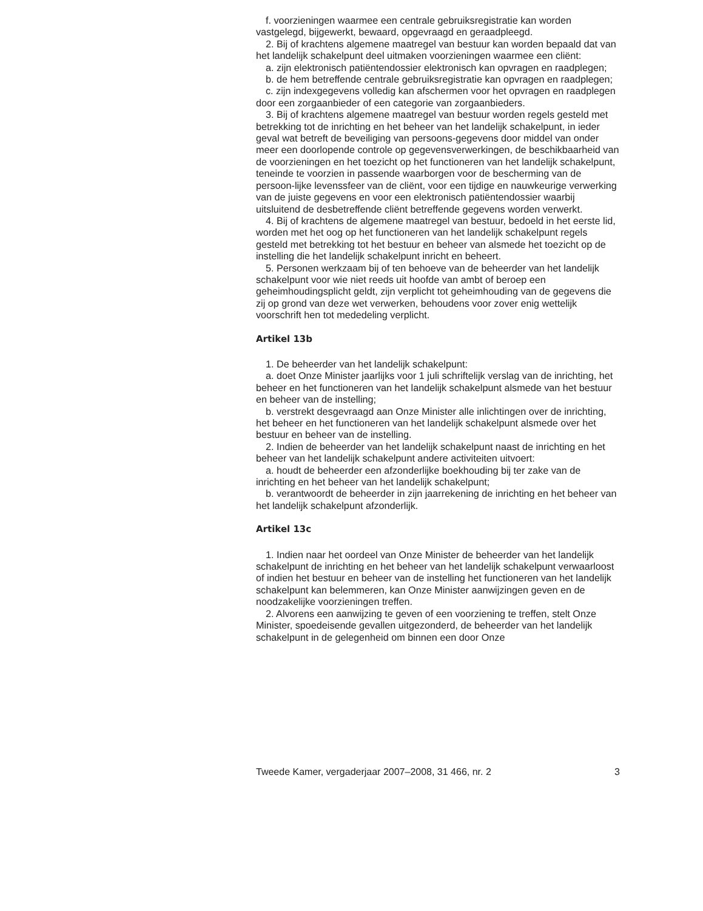f. voorzieningen waarmee een centrale gebruiksregistratie kan worden vastgelegd, bijgewerkt, bewaard, opgevraagd en geraadpleegd.
2. Bij of krachtens algemene maatregel van bestuur kan worden bepaald dat van het landelijk schakelpunt deel uitmaken voorzieningen waarmee een cliënt:
a. zijn elektronisch patiëntendossier elektronisch kan opvragen en raadplegen;
b. de hem betreffende centrale gebruiksregistratie kan opvragen en raadplegen;
c. zijn indexgegevens volledig kan afschermen voor het opvragen en raadplegen door een zorgaanbieder of een categorie van zorgaanbieders.
3. Bij of krachtens algemene maatregel van bestuur worden regels gesteld met betrekking tot de inrichting en het beheer van het landelijk schakelpunt, in ieder geval wat betreft de beveiliging van persoons-gegevens door middel van onder meer een doorlopende controle op gegevensverwerkingen, de beschikbaarheid van de voorzieningen en het toezicht op het functioneren van het landelijk schakelpunt, teneinde te voorzien in passende waarborgen voor de bescherming van de persoon-lijke levenssfeer van de cliënt, voor een tijdige en nauwkeurige verwerking van de juiste gegevens en voor een elektronisch patiëntendossier waarbij uitsluitend de desbetreffende cliënt betreffende gegevens worden verwerkt.
4. Bij of krachtens de algemene maatregel van bestuur, bedoeld in het eerste lid, worden met het oog op het functioneren van het landelijk schakelpunt regels gesteld met betrekking tot het bestuur en beheer van alsmede het toezicht op de instelling die het landelijk schakelpunt inricht en beheert.
5. Personen werkzaam bij of ten behoeve van de beheerder van het landelijk schakelpunt voor wie niet reeds uit hoofde van ambt of beroep een geheimhoudingsplicht geldt, zijn verplicht tot geheimhouding van de gegevens die zij op grond van deze wet verwerken, behoudens voor zover enig wettelijk voorschrift hen tot mededeling verplicht.
Artikel 13b
1. De beheerder van het landelijk schakelpunt:
a. doet Onze Minister jaarlijks voor 1 juli schriftelijk verslag van de inrichting, het beheer en het functioneren van het landelijk schakelpunt alsmede van het bestuur en beheer van de instelling;
b. verstrekt desgevraagd aan Onze Minister alle inlichtingen over de inrichting, het beheer en het functioneren van het landelijk schakelpunt alsmede over het bestuur en beheer van de instelling.
2. Indien de beheerder van het landelijk schakelpunt naast de inrichting en het beheer van het landelijk schakelpunt andere activiteiten uitvoert:
a. houdt de beheerder een afzonderlijke boekhouding bij ter zake van de inrichting en het beheer van het landelijk schakelpunt;
b. verantwoordt de beheerder in zijn jaarrekening de inrichting en het beheer van het landelijk schakelpunt afzonderlijk.
Artikel 13c
1. Indien naar het oordeel van Onze Minister de beheerder van het landelijk schakelpunt de inrichting en het beheer van het landelijk schakelpunt verwaarloost of indien het bestuur en beheer van de instelling het functioneren van het landelijk schakelpunt kan belemmeren, kan Onze Minister aanwijzingen geven en de noodzakelijke voorzieningen treffen.
2. Alvorens een aanwijzing te geven of een voorziening te treffen, stelt Onze Minister, spoedeisende gevallen uitgezonderd, de beheerder van het landelijk schakelpunt in de gelegenheid om binnen een door Onze
Tweede Kamer, vergaderjaar 2007–2008, 31 466, nr. 2 3